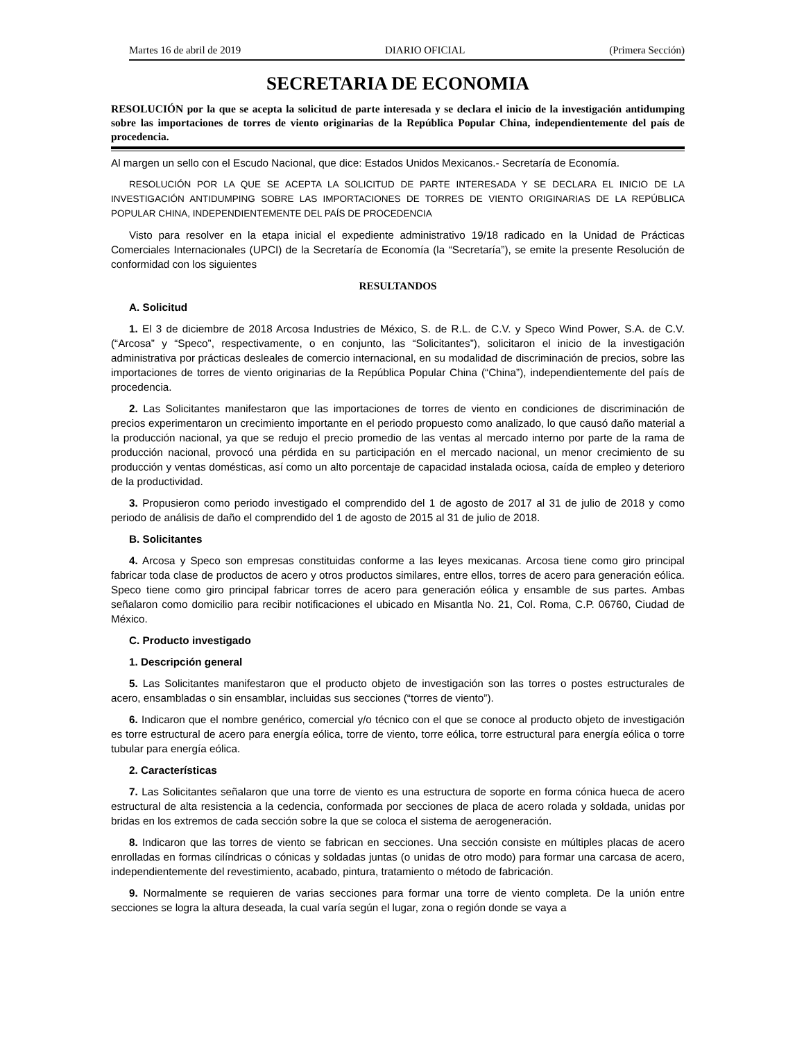Martes 16 de abril de 2019 DIARIO OFICIAL (Primera Sección)
SECRETARIA DE ECONOMIA
RESOLUCIÓN por la que se acepta la solicitud de parte interesada y se declara el inicio de la investigación antidumping sobre las importaciones de torres de viento originarias de la República Popular China, independientemente del país de procedencia.
Al margen un sello con el Escudo Nacional, que dice: Estados Unidos Mexicanos.- Secretaría de Economía.
RESOLUCIÓN POR LA QUE SE ACEPTA LA SOLICITUD DE PARTE INTERESADA Y SE DECLARA EL INICIO DE LA INVESTIGACIÓN ANTIDUMPING SOBRE LAS IMPORTACIONES DE TORRES DE VIENTO ORIGINARIAS DE LA REPÚBLICA POPULAR CHINA, INDEPENDIENTEMENTE DEL PAÍS DE PROCEDENCIA
Visto para resolver en la etapa inicial el expediente administrativo 19/18 radicado en la Unidad de Prácticas Comerciales Internacionales (UPCI) de la Secretaría de Economía (la “Secretaría”), se emite la presente Resolución de conformidad con los siguientes
RESULTANDOS
A. Solicitud
1. El 3 de diciembre de 2018 Arcosa Industries de México, S. de R.L. de C.V. y Speco Wind Power, S.A. de C.V. (“Arcosa” y “Speco”, respectivamente, o en conjunto, las “Solicitantes”), solicitaron el inicio de la investigación administrativa por prácticas desleales de comercio internacional, en su modalidad de discriminación de precios, sobre las importaciones de torres de viento originarias de la República Popular China (“China”), independientemente del país de procedencia.
2. Las Solicitantes manifestaron que las importaciones de torres de viento en condiciones de discriminación de precios experimentaron un crecimiento importante en el periodo propuesto como analizado, lo que causó daño material a la producción nacional, ya que se redujo el precio promedio de las ventas al mercado interno por parte de la rama de producción nacional, provocó una pérdida en su participación en el mercado nacional, un menor crecimiento de su producción y ventas domésticas, así como un alto porcentaje de capacidad instalada ociosa, caída de empleo y deterioro de la productividad.
3. Propusieron como periodo investigado el comprendido del 1 de agosto de 2017 al 31 de julio de 2018 y como periodo de análisis de daño el comprendido del 1 de agosto de 2015 al 31 de julio de 2018.
B. Solicitantes
4. Arcosa y Speco son empresas constituidas conforme a las leyes mexicanas. Arcosa tiene como giro principal fabricar toda clase de productos de acero y otros productos similares, entre ellos, torres de acero para generación eólica. Speco tiene como giro principal fabricar torres de acero para generación eólica y ensamble de sus partes. Ambas señalaron como domicilio para recibir notificaciones el ubicado en Misantla No. 21, Col. Roma, C.P. 06760, Ciudad de México.
C. Producto investigado
1. Descripción general
5. Las Solicitantes manifestaron que el producto objeto de investigación son las torres o postes estructurales de acero, ensambladas o sin ensamblar, incluidas sus secciones (“torres de viento”).
6. Indicaron que el nombre genérico, comercial y/o técnico con el que se conoce al producto objeto de investigación es torre estructural de acero para energía eólica, torre de viento, torre eólica, torre estructural para energía eólica o torre tubular para energía eólica.
2. Características
7. Las Solicitantes señalaron que una torre de viento es una estructura de soporte en forma cónica hueca de acero estructural de alta resistencia a la cedencia, conformada por secciones de placa de acero rolada y soldada, unidas por bridas en los extremos de cada sección sobre la que se coloca el sistema de aerogeneración.
8. Indicaron que las torres de viento se fabrican en secciones. Una sección consiste en múltiples placas de acero enrolladas en formas cilíndricas o cónicas y soldadas juntas (o unidas de otro modo) para formar una carcasa de acero, independientemente del revestimiento, acabado, pintura, tratamiento o método de fabricación.
9. Normalmente se requieren de varias secciones para formar una torre de viento completa. De la unión entre secciones se logra la altura deseada, la cual varía según el lugar, zona o región donde se vaya a